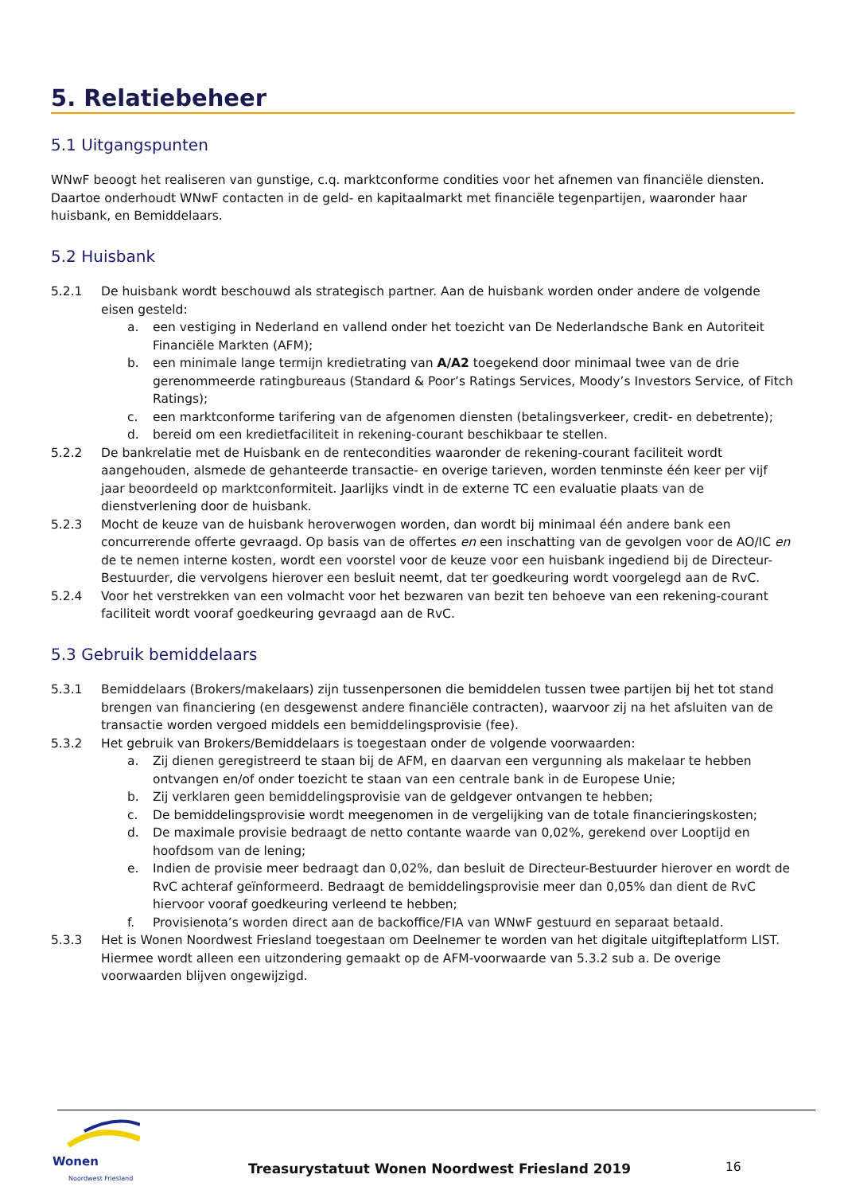5. Relatiebeheer
5.1 Uitgangspunten
WNwF beoogt het realiseren van gunstige, c.q. marktconforme condities voor het afnemen van financiële diensten. Daartoe onderhoudt WNwF contacten in de geld- en kapitaalmarkt met financiële tegenpartijen, waaronder haar huisbank, en Bemiddelaars.
5.2 Huisbank
5.2.1 De huisbank wordt beschouwd als strategisch partner. Aan de huisbank worden onder andere de volgende eisen gesteld:
a. een vestiging in Nederland en vallend onder het toezicht van De Nederlandsche Bank en Autoriteit Financiële Markten (AFM);
b. een minimale lange termijn kredietrating van A/A2 toegekend door minimaal twee van de drie gerenommeerde ratingbureaus (Standard & Poor’s Ratings Services, Moody’s Investors Service, of Fitch Ratings);
c. een marktconforme tarifering van de afgenomen diensten (betalingsverkeer, credit- en debetrente);
d. bereid om een kredietfaciliteit in rekening-courant beschikbaar te stellen.
5.2.2 De bankrelatie met de Huisbank en de rentecondities waaronder de rekening-courant faciliteit wordt aangehouden, alsmede de gehanteerde transactie- en overige tarieven, worden tenminste één keer per vijf jaar beoordeeld op marktconformiteit. Jaarlijks vindt in de externe TC een evaluatie plaats van de dienstverlening door de huisbank.
5.2.3 Mocht de keuze van de huisbank heroverwogen worden, dan wordt bij minimaal één andere bank een concurrerende offerte gevraagd. Op basis van de offertes en een inschatting van de gevolgen voor de AO/IC en de te nemen interne kosten, wordt een voorstel voor de keuze voor een huisbank ingediend bij de Directeur-Bestuurder, die vervolgens hierover een besluit neemt, dat ter goedkeuring wordt voorgelegd aan de RvC.
5.2.4 Voor het verstrekken van een volmacht voor het bezwaren van bezit ten behoeve van een rekening-courant faciliteit wordt vooraf goedkeuring gevraagd aan de RvC.
5.3 Gebruik bemiddelaars
5.3.1 Bemiddelaars (Brokers/makelaars) zijn tussenpersonen die bemiddelen tussen twee partijen bij het tot stand brengen van financiering (en desgewenst andere financiële contracten), waarvoor zij na het afsluiten van de transactie worden vergoed middels een bemiddelingsprovisie (fee).
5.3.2 Het gebruik van Brokers/Bemiddelaars is toegestaan onder de volgende voorwaarden:
a. Zij dienen geregistreerd te staan bij de AFM, en daarvan een vergunning als makelaar te hebben ontvangen en/of onder toezicht te staan van een centrale bank in de Europese Unie;
b. Zij verklaren geen bemiddelingsprovisie van de geldgever ontvangen te hebben;
c. De bemiddelingsprovisie wordt meegenomen in de vergelijking van de totale financieringskosten;
d. De maximale provisie bedraagt de netto contante waarde van 0,02%, gerekend over Looptijd en hoofdsom van de lening;
e. Indien de provisie meer bedraagt dan 0,02%, dan besluit de Directeur-Bestuurder hierover en wordt de RvC achteraf geïnformeerd. Bedraagt de bemiddelingsprovisie meer dan 0,05% dan dient de RvC hiervoor vooraf goedkeuring verleend te hebben;
f. Provisienota’s worden direct aan de backoffice/FIA van WNwF gestuurd en separaat betaald.
5.3.3 Het is Wonen Noordwest Friesland toegestaan om Deelnemer te worden van het digitale uitgifteplatform LIST. Hiermee wordt alleen een uitzondering gemaakt op de AFM-voorwaarde van 5.3.2 sub a. De overige voorwaarden blijven ongewijzigd.
Wonen
Noordwest Friesland
Treasurystatuut Wonen Noordwest Friesland 2019
16